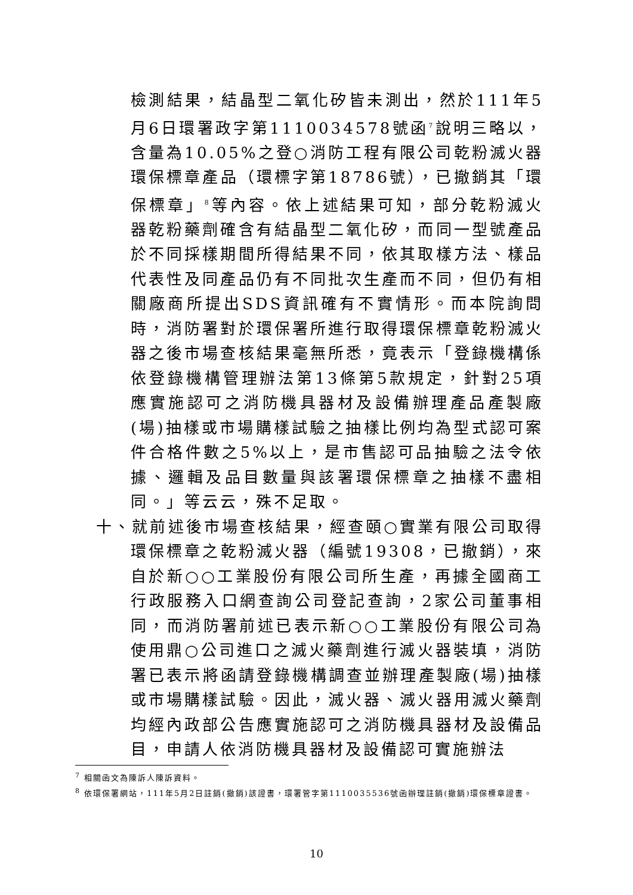檢測結果，結晶型二氧化矽皆未測出，然於111年5月6日環署政字第1110034578號函<sup>7</sup>說明三略以，含量為10.05%之登○消防工程有限公司乾粉滅火器環保標章產品（環標字第18786號），已撤銷其「環保標章」<sup>8</sup>等內容。依上述結果可知，部分乾粉滅火器乾粉藥劑確含有結晶型二氧化矽，而同一型號產品於不同採樣期間所得結果不同，依其取樣方法、樣品代表性及同產品仍有不同批次生產而不同，但仍有相關廠商所提出SDS資訊確有不實情形。而本院詢問時，消防署對於環保署所進行取得環保標章乾粉滅火器之後市場查核結果毫無所悉，竟表示「登錄機構係依登錄機構管理辦法第13條第5款規定，針對25項應實施認可之消防機具器材及設備辦理產品產製廠(場)抽樣或市場購樣試驗之抽樣比例均為型式認可案件合格件數之5%以上，是市售認可品抽驗之法令依據、邏輯及品目數量與該署環保標章之抽樣不盡相同。」等云云，殊不足取。
十、就前述後市場查核結果，經查頤○實業有限公司取得環保標章之乾粉滅火器（編號19308，已撤銷），來自於新○○工業股份有限公司所生產，再據全國商工行政服務入口網查詢公司登記查詢，2家公司董事相同，而消防署前述已表示新○○工業股份有限公司為使用鼎○公司進口之滅火藥劑進行滅火器裝填，消防署已表示將函請登錄機構調查並辦理產製廠(場)抽樣或市場購樣試驗。因此，滅火器、滅火器用滅火藥劑均經內政部公告應實施認可之消防機具器材及設備品目，申請人依消防機具器材及設備認可實施辦法
<sup>7</sup> 相關函文為陳訴人陳訴資料。
<sup>8</sup> 依環保署網站，111年5月2日註銷(撤銷)該證書，環署管字第1110035536號函辦理註銷(撤銷)環保標章證書。
10